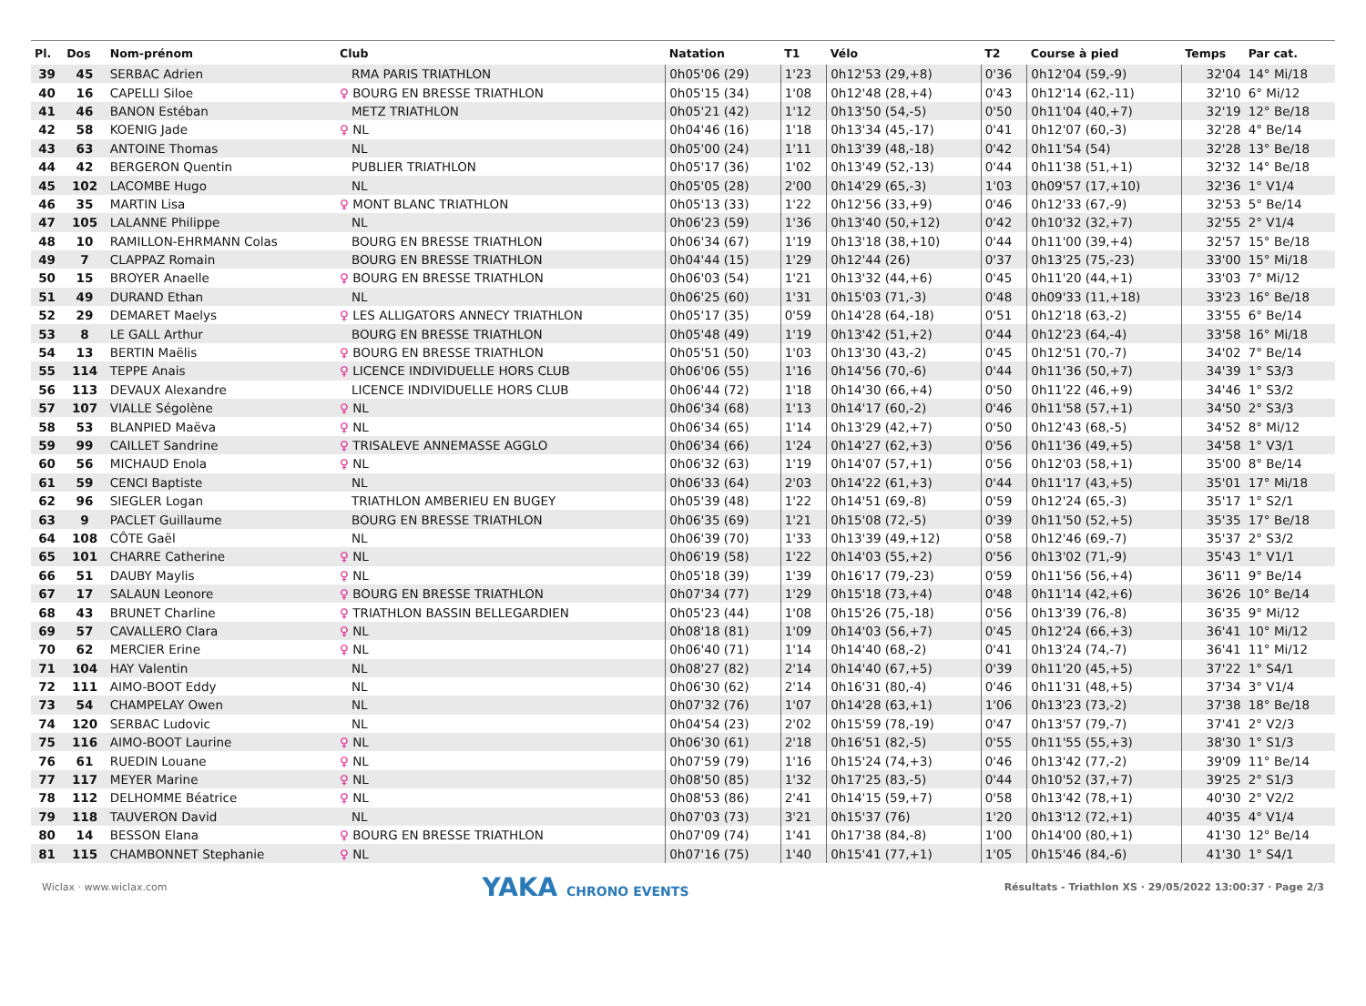| Pl. | Dos | Nom-prénom | Club | Natation | T1 | Vélo | T2 | Course à pied | Temps | Par cat. |
| --- | --- | --- | --- | --- | --- | --- | --- | --- | --- | --- |
| 39 | 45 | SERBAC Adrien | RMA PARIS TRIATHLON | 0h05'06 (29) | 1'23 | 0h12'53 (29,+8) | 0'36 | 0h12'04 (59,-9) | 32'04 | 14° Mi/18 |
| 40 | 16 | CAPELLI Siloe | ♀ BOURG EN BRESSE TRIATHLON | 0h05'15 (34) | 1'08 | 0h12'48 (28,+4) | 0'43 | 0h12'14 (62,-11) | 32'10 | 6° Mi/12 |
| 41 | 46 | BANON Estéban | METZ TRIATHLON | 0h05'21 (42) | 1'12 | 0h13'50 (54,-5) | 0'50 | 0h11'04 (40,+7) | 32'19 | 12° Be/18 |
| 42 | 58 | KOENIG Jade | ♀ NL | 0h04'46 (16) | 1'18 | 0h13'34 (45,-17) | 0'41 | 0h12'07 (60,-3) | 32'28 | 4° Be/14 |
| 43 | 63 | ANTOINE Thomas | NL | 0h05'00 (24) | 1'11 | 0h13'39 (48,-18) | 0'42 | 0h11'54 (54) | 32'28 | 13° Be/18 |
| 44 | 42 | BERGERON Quentin | PUBLIER TRIATHLON | 0h05'17 (36) | 1'02 | 0h13'49 (52,-13) | 0'44 | 0h11'38 (51,+1) | 32'32 | 14° Be/18 |
| 45 | 102 | LACOMBE Hugo | NL | 0h05'05 (28) | 2'00 | 0h14'29 (65,-3) | 1'03 | 0h09'57 (17,+10) | 32'36 | 1° V1/4 |
| 46 | 35 | MARTIN Lisa | ♀ MONT BLANC TRIATHLON | 0h05'13 (33) | 1'22 | 0h12'56 (33,+9) | 0'46 | 0h12'33 (67,-9) | 32'53 | 5° Be/14 |
| 47 | 105 | LALANNE Philippe | NL | 0h06'23 (59) | 1'36 | 0h13'40 (50,+12) | 0'42 | 0h10'32 (32,+7) | 32'55 | 2° V1/4 |
| 48 | 10 | RAMILLON-EHRMANN Colas | BOURG EN BRESSE TRIATHLON | 0h06'34 (67) | 1'19 | 0h13'18 (38,+10) | 0'44 | 0h11'00 (39,+4) | 32'57 | 15° Be/18 |
| 49 | 7 | CLAPPAZ Romain | BOURG EN BRESSE TRIATHLON | 0h04'44 (15) | 1'29 | 0h12'44 (26) | 0'37 | 0h13'25 (75,-23) | 33'00 | 15° Mi/18 |
| 50 | 15 | BROYER Anaelle | ♀ BOURG EN BRESSE TRIATHLON | 0h06'03 (54) | 1'21 | 0h13'32 (44,+6) | 0'45 | 0h11'20 (44,+1) | 33'03 | 7° Mi/12 |
| 51 | 49 | DURAND Ethan | NL | 0h06'25 (60) | 1'31 | 0h15'03 (71,-3) | 0'48 | 0h09'33 (11,+18) | 33'23 | 16° Be/18 |
| 52 | 29 | DEMARET Maelys | ♀ LES ALLIGATORS ANNECY TRIATHLON | 0h05'17 (35) | 0'59 | 0h14'28 (64,-18) | 0'51 | 0h12'18 (63,-2) | 33'55 | 6° Be/14 |
| 53 | 8 | LE GALL Arthur | BOURG EN BRESSE TRIATHLON | 0h05'48 (49) | 1'19 | 0h13'42 (51,+2) | 0'44 | 0h12'23 (64,-4) | 33'58 | 16° Mi/18 |
| 54 | 13 | BERTIN Maëlis | ♀ BOURG EN BRESSE TRIATHLON | 0h05'51 (50) | 1'03 | 0h13'30 (43,-2) | 0'45 | 0h12'51 (70,-7) | 34'02 | 7° Be/14 |
| 55 | 114 | TEPPE Anais | ♀ LICENCE INDIVIDUELLE HORS CLUB | 0h06'06 (55) | 1'16 | 0h14'56 (70,-6) | 0'44 | 0h11'36 (50,+7) | 34'39 | 1° S3/3 |
| 56 | 113 | DEVAUX Alexandre | LICENCE INDIVIDUELLE HORS CLUB | 0h06'44 (72) | 1'18 | 0h14'30 (66,+4) | 0'50 | 0h11'22 (46,+9) | 34'46 | 1° S3/2 |
| 57 | 107 | VIALLE Ségolène | ♀ NL | 0h06'34 (68) | 1'13 | 0h14'17 (60,-2) | 0'46 | 0h11'58 (57,+1) | 34'50 | 2° S3/3 |
| 58 | 53 | BLANPIED Maëva | ♀ NL | 0h06'34 (65) | 1'14 | 0h13'29 (42,+7) | 0'50 | 0h12'43 (68,-5) | 34'52 | 8° Mi/12 |
| 59 | 99 | CAILLET Sandrine | ♀ TRISALEVE ANNEMASSE AGGLO | 0h06'34 (66) | 1'24 | 0h14'27 (62,+3) | 0'56 | 0h11'36 (49,+5) | 34'58 | 1° V3/1 |
| 60 | 56 | MICHAUD Enola | ♀ NL | 0h06'32 (63) | 1'19 | 0h14'07 (57,+1) | 0'56 | 0h12'03 (58,+1) | 35'00 | 8° Be/14 |
| 61 | 59 | CENCI Baptiste | NL | 0h06'33 (64) | 2'03 | 0h14'22 (61,+3) | 0'44 | 0h11'17 (43,+5) | 35'01 | 17° Mi/18 |
| 62 | 96 | SIEGLER Logan | TRIATHLON AMBERIEU EN BUGEY | 0h05'39 (48) | 1'22 | 0h14'51 (69,-8) | 0'59 | 0h12'24 (65,-3) | 35'17 | 1° S2/1 |
| 63 | 9 | PACLET Guillaume | BOURG EN BRESSE TRIATHLON | 0h06'35 (69) | 1'21 | 0h15'08 (72,-5) | 0'39 | 0h11'50 (52,+5) | 35'35 | 17° Be/18 |
| 64 | 108 | CÔTE Gaël | NL | 0h06'39 (70) | 1'33 | 0h13'39 (49,+12) | 0'58 | 0h12'46 (69,-7) | 35'37 | 2° S3/2 |
| 65 | 101 | CHARRE Catherine | ♀ NL | 0h06'19 (58) | 1'22 | 0h14'03 (55,+2) | 0'56 | 0h13'02 (71,-9) | 35'43 | 1° V1/1 |
| 66 | 51 | DAUBY Maylis | ♀ NL | 0h05'18 (39) | 1'39 | 0h16'17 (79,-23) | 0'59 | 0h11'56 (56,+4) | 36'11 | 9° Be/14 |
| 67 | 17 | SALAUN Leonore | ♀ BOURG EN BRESSE TRIATHLON | 0h07'34 (77) | 1'29 | 0h15'18 (73,+4) | 0'48 | 0h11'14 (42,+6) | 36'26 | 10° Be/14 |
| 68 | 43 | BRUNET Charline | ♀ TRIATHLON BASSIN BELLEGARDIEN | 0h05'23 (44) | 1'08 | 0h15'26 (75,-18) | 0'56 | 0h13'39 (76,-8) | 36'35 | 9° Mi/12 |
| 69 | 57 | CAVALLERO Clara | ♀ NL | 0h08'18 (81) | 1'09 | 0h14'03 (56,+7) | 0'45 | 0h12'24 (66,+3) | 36'41 | 10° Mi/12 |
| 70 | 62 | MERCIER Erine | ♀ NL | 0h06'40 (71) | 1'14 | 0h14'40 (68,-2) | 0'41 | 0h13'24 (74,-7) | 36'41 | 11° Mi/12 |
| 71 | 104 | HAY Valentin | NL | 0h08'27 (82) | 2'14 | 0h14'40 (67,+5) | 0'39 | 0h11'20 (45,+5) | 37'22 | 1° S4/1 |
| 72 | 111 | AIMO-BOOT Eddy | NL | 0h06'30 (62) | 2'14 | 0h16'31 (80,-4) | 0'46 | 0h11'31 (48,+5) | 37'34 | 3° V1/4 |
| 73 | 54 | CHAMPELAY Owen | NL | 0h07'32 (76) | 1'07 | 0h14'28 (63,+1) | 1'06 | 0h13'23 (73,-2) | 37'38 | 18° Be/18 |
| 74 | 120 | SERBAC Ludovic | NL | 0h04'54 (23) | 2'02 | 0h15'59 (78,-19) | 0'47 | 0h13'57 (79,-7) | 37'41 | 2° V2/3 |
| 75 | 116 | AIMO-BOOT Laurine | ♀ NL | 0h06'30 (61) | 2'18 | 0h16'51 (82,-5) | 0'55 | 0h11'55 (55,+3) | 38'30 | 1° S1/3 |
| 76 | 61 | RUEDIN Louane | ♀ NL | 0h07'59 (79) | 1'16 | 0h15'24 (74,+3) | 0'46 | 0h13'42 (77,-2) | 39'09 | 11° Be/14 |
| 77 | 117 | MEYER Marine | ♀ NL | 0h08'50 (85) | 1'32 | 0h17'25 (83,-5) | 0'44 | 0h10'52 (37,+7) | 39'25 | 2° S1/3 |
| 78 | 112 | DELHOMME Béatrice | ♀ NL | 0h08'53 (86) | 2'41 | 0h14'15 (59,+7) | 0'58 | 0h13'42 (78,+1) | 40'30 | 2° V2/2 |
| 79 | 118 | TAUVERON David | NL | 0h07'03 (73) | 3'21 | 0h15'37 (76) | 1'20 | 0h13'12 (72,+1) | 40'35 | 4° V1/4 |
| 80 | 14 | BESSON Elana | ♀ BOURG EN BRESSE TRIATHLON | 0h07'09 (74) | 1'41 | 0h17'38 (84,-8) | 1'00 | 0h14'00 (80,+1) | 41'30 | 12° Be/14 |
| 81 | 115 | CHAMBONNET Stephanie | ♀ NL | 0h07'16 (75) | 1'40 | 0h15'41 (77,+1) | 1'05 | 0h15'46 (84,-6) | 41'30 | 1° S4/1 |
Wiclax · www.wiclax.com YAKA CHRONO EVENTS Résultats - Triathlon XS · 29/05/2022 13:00:37 · Page 2/3